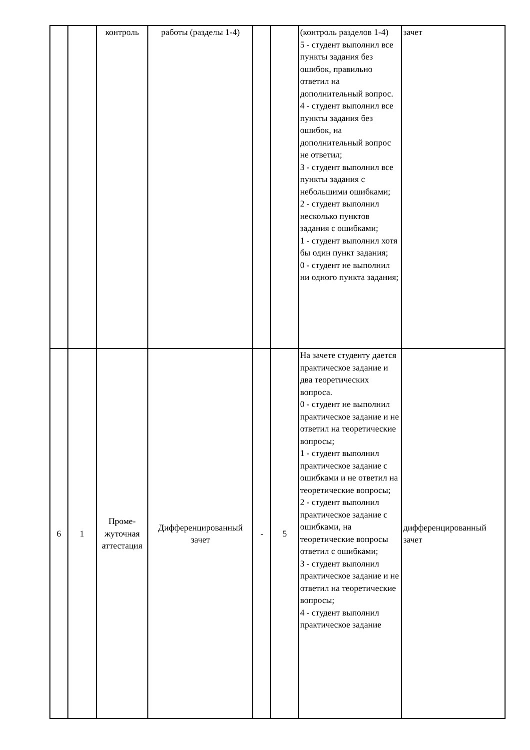| | | контроль | работы (разделы 1-4) | | | (контроль разделов 1-4) 5 - студент выполнил все пункты задания без ошибок, правильно ответил на дополнительный вопрос. 4 - студент выполнил все пункты задания без ошибок, на дополнительный вопрос не ответил; 3 - студент выполнил все пункты задания с небольшими ошибками; 2 - студент выполнил несколько пунктов задания с ошибками; 1 - студент выполнил хотя бы один пункт задания; 0 - студент не выполнил ни одного пункта задания; | зачет |
| 6 | 1 | Проме- жуточная аттестация | Дифференцированный зачет | - | 5 | На зачете студенту дается практическое задание и два теоретических вопроса. 0 - студент не выполнил практическое задание и не ответил на теоретические вопросы; 1 - студент выполнил практическое задание с ошибками и не ответил на теоретические вопросы; 2 - студент выполнил практическое задание с ошибками, на теоретические вопросы ответил с ошибками; 3 - студент выполнил практическое задание и не ответил на теоретические вопросы; 4 - студент выполнил практическое задание | дифференцированный зачет |